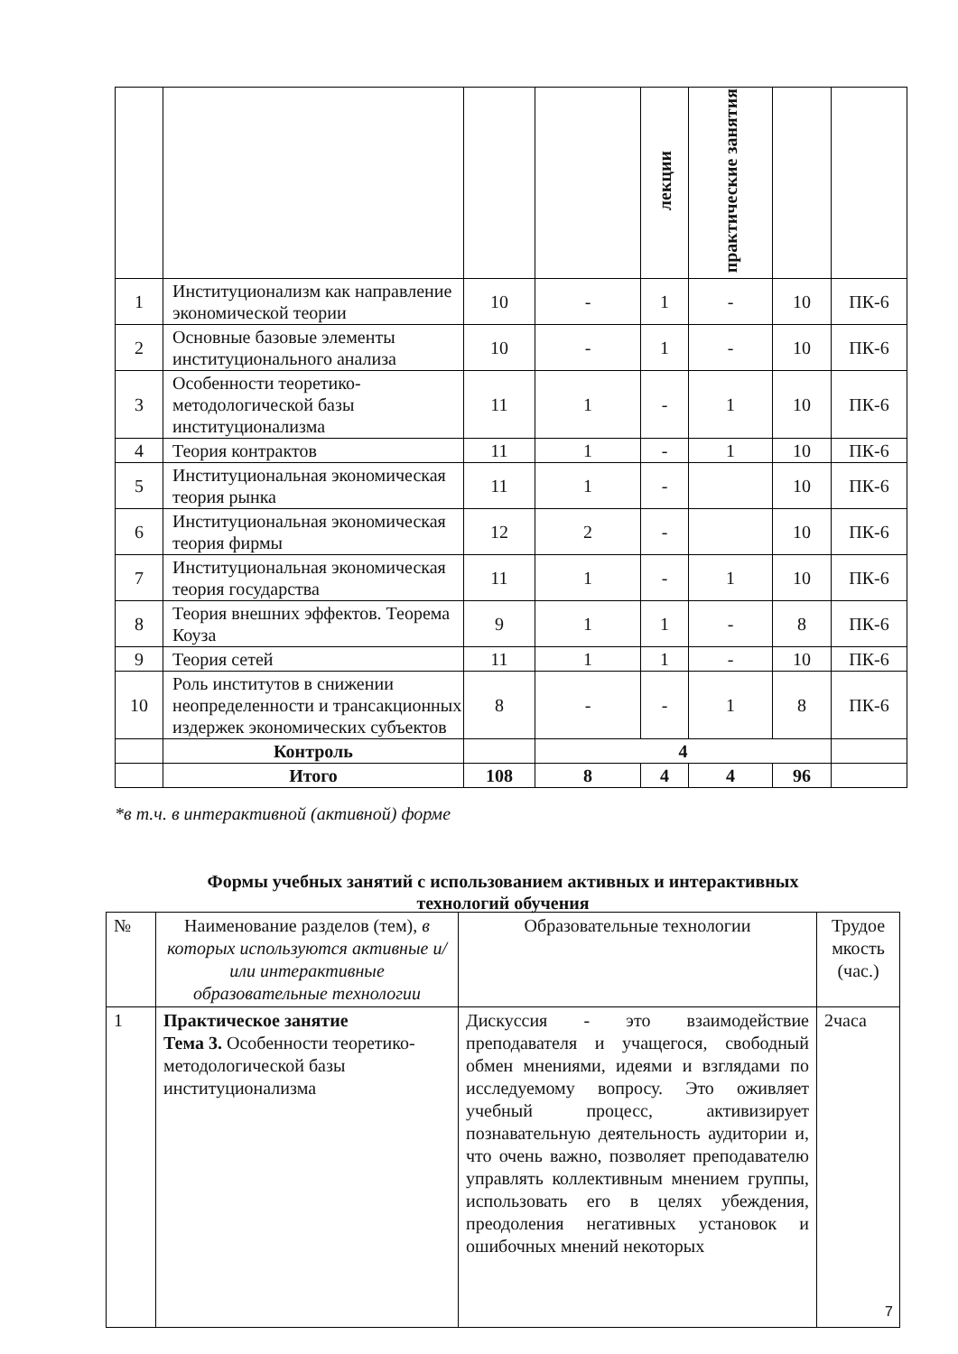| | | | | лекции | практические занятия | | |
| 1 | Институционализм как направление экономической теории | 10 | - | 1 | - | 10 | ПК-6 |
| 2 | Основные базовые элементы институционального анализа | 10 | - | 1 | - | 10 | ПК-6 |
| 3 | Особенности теоретико-методологической базы институционализма | 11 | 1 | - | 1 | 10 | ПК-6 |
| 4 | Теория контрактов | 11 | 1 | - | 1 | 10 | ПК-6 |
| 5 | Институциональная экономическая теория рынка | 11 | 1 | - | | 10 | ПК-6 |
| 6 | Институциональная экономическая теория фирмы | 12 | 2 | - | | 10 | ПК-6 |
| 7 | Институциональная экономическая теория государства | 11 | 1 | - | 1 | 10 | ПК-6 |
| 8 | Теория внешних эффектов. Теорема Коуза | 9 | 1 | 1 | - | 8 | ПК-6 |
| 9 | Теория сетей | 11 | 1 | 1 | - | 10 | ПК-6 |
| 10 | Роль институтов в снижении неопределенности и трансакционных издержек экономических субъектов | 8 | - | - | 1 | 8 | ПК-6 |
| | Контроль | | 4 | | | | |
| | Итого | 108 | 8 | 4 | 4 | 96 | |
*в т.ч. в интерактивной (активной) форме
Формы учебных занятий с использованием активных и интерактивных
технологий обучения
| № | Наименование разделов (тем), в которых используются активные и/или интерактивные образовательные технологии | Образовательные технологии | Трудое мкость (час.) |
| 1 | Практическое занятие Тема 3. Особенности теоретико-методологической базы институционализма | Дискуссия - это взаимодействие преподавателя и учащегося, свободный обмен мнениями, идеями и взглядами по исследуемому вопросу. Это оживляет учебный процесс, активизирует познавательную деятельность аудитории и, что очень важно, позволяет преподавателю управлять коллективным мнением группы, использовать его в целях убеждения, преодоления негативных установок и ошибочных мнений некоторых | 2часа |
7